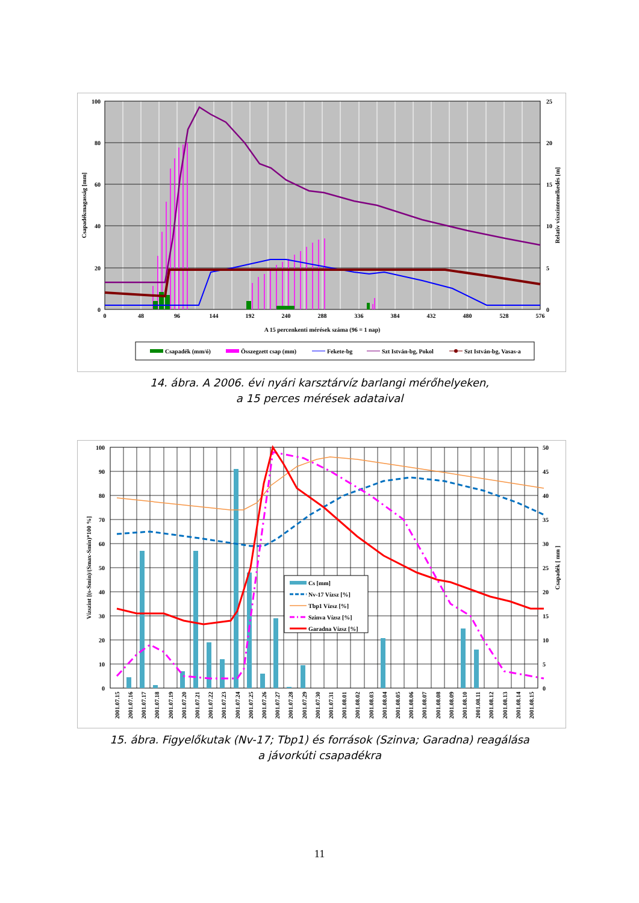100
80
60
40
20
0
25
20
15
10
5
0
0
48
96
144
192
240
288
336
384
432
480
528
576
A 15 percenkenti mérések száma (96 = 1 nap)
Csapadékmagasság [mm]
Relatív vízszintemelkedés [m]
Csapadék (mm/ó)
Összegzett csap (mm)
Fekete-bg
Szt István-bg, Pokol
Szt István-bg, Vasas-a
14. ábra. A 2006. évi nyári karsztárvíz barlangi mérőhelyeken,
a 15 perces mérések adataival
Cs [mm]
Nv-17 Vízsz [%]
Tbp1 Vízsz [%]
Szinva Vízsz [%]
Garadna Vízsz [%]
100
90
80
70
60
50
40
30
20
10
0
50
45
40
35
30
25
20
15
10
5
0
Vízszint [(s-Smin)/(Smax-Smin)*100 %]
Csapadék [ mm ]
2001.07.15
2001.07.16
2001.07.17
2001.07.18
2001.07.19
2001.07.20
2001.07.21
2001.07.22
2001.07.23
2001.07.24
2001.07.25
2001.07.26
2001.07.27
2001.07.28
2001.07.29
2001.07.30
2001.07.31
2001.08.01
2001.08.02
2001.08.03
2001.08.04
2001.08.05
2001.08.06
2001.08.07
2001.08.08
2001.08.09
2001.08.10
2001.08.11
2001.08.12
2001.08.13
2001.08.14
2001.08.15
15. ábra. Figyelőkutak (Nv-17; Tbp1) és források (Szinva; Garadna) reagálása
a jávorkúti csapadékra
11